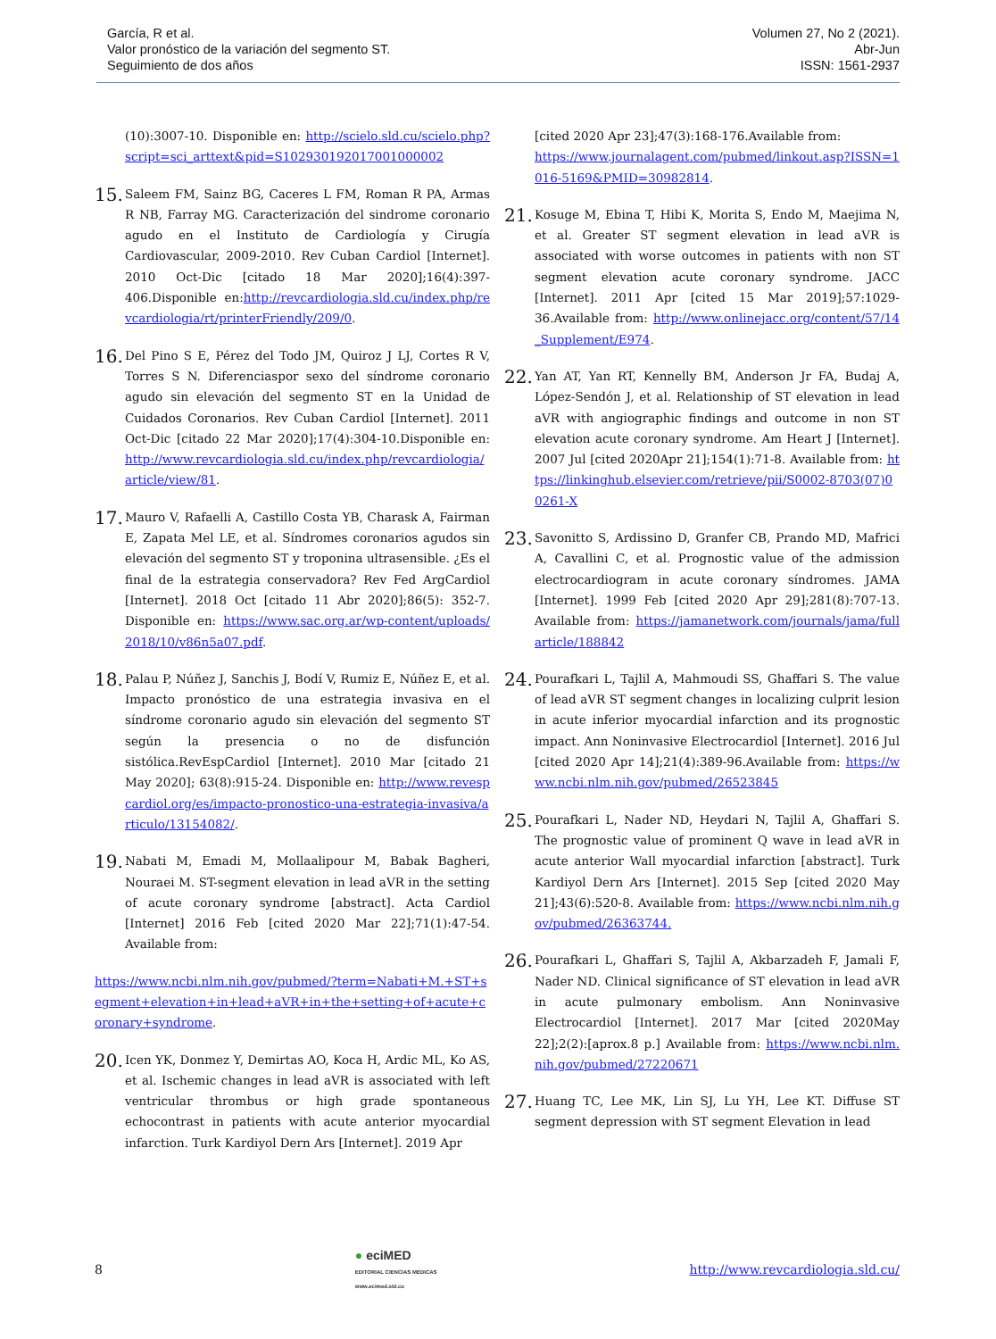García, R et al.
Valor pronóstico de la variación del segmento ST.
Seguimiento de dos años
Volumen 27, No 2 (2021).
Abr-Jun
ISSN: 1561-2937
(10):3007-10. Disponible en: http://scielo.sld.cu/scielo.php?script=sci_arttext&pid=S102930192017001000002
15.
Saleem FM, Sainz BG, Caceres L FM, Roman R PA, Armas R NB, Farray MG. Caracterización del sindrome coronario agudo en el Instituto de Cardiología y Cirugía Cardiovascular, 2009-2010. Rev Cuban Cardiol [Internet]. 2010 Oct-Dic [citado 18 Mar 2020];16(4):397-406.Disponible en:http://revcardiologia.sld.cu/index.php/revcardiologia/rt/printerFriendly/209/0.
16.
Del Pino S E, Pérez del Todo JM, Quiroz J LJ, Cortes R V, Torres S N. Diferenciaspor sexo del síndrome coronario agudo sin elevación del segmento ST en la Unidad de Cuidados Coronarios. Rev Cuban Cardiol [Internet]. 2011 Oct-Dic [citado 22 Mar 2020];17(4):304-10.Disponible en: http://www.revcardiologia.sld.cu/index.php/revcardiologia/article/view/81.
17.
Mauro V, Rafaelli A, Castillo Costa YB, Charask A, Fairman E, Zapata Mel LE, et al. Síndromes coronarios agudos sin elevación del segmento ST y troponina ultrasensible. ¿Es el final de la estrategia conservadora? Rev Fed ArgCardiol [Internet]. 2018 Oct [citado 11 Abr 2020];86(5): 352-7. Disponible en: https://www.sac.org.ar/wp-content/uploads/2018/10/v86n5a07.pdf.
18.
Palau P, Núñez J, Sanchis J, Bodí V, Rumiz E, Núñez E, et al. Impacto pronóstico de una estrategia invasiva en el síndrome coronario agudo sin elevación del segmento ST según la presencia o no de disfunción sistólica.RevEspCardiol [Internet]. 2010 Mar [citado 21 May 2020]; 63(8):915-24. Disponible en: http://www.revespcardiol.org/es/impacto-pronostico-una-estrategia-invasiva/articulo/13154082/.
19.
Nabati M, Emadi M, Mollaalipour M, Babak Bagheri, Nouraei M. ST-segment elevation in lead aVR in the setting of acute coronary syndrome [abstract]. Acta Cardiol [Internet] 2016 Feb [cited 2020 Mar 22];71(1):47-54. Available from:
https://www.ncbi.nlm.nih.gov/pubmed/?term=Nabati+M.+ST+segment+elevation+in+lead+aVR+in+the+setting+of+acute+coronary+syndrome.
20.
Icen YK, Donmez Y, Demirtas AO, Koca H, Ardic ML, Ko AS, et al. Ischemic changes in lead aVR is associated with left ventricular thrombus or high grade spontaneous echocontrast in patients with acute anterior myocardial infarction. Turk Kardiyol Dern Ars [Internet]. 2019 Apr
[cited 2020 Apr 23];47(3):168-176.Available from:
https://www.journalagent.com/pubmed/linkout.asp?ISSN=1016-5169&PMID=30982814.
21.
Kosuge M, Ebina T, Hibi K, Morita S, Endo M, Maejima N, et al. Greater ST segment elevation in lead aVR is associated with worse outcomes in patients with non ST segment elevation acute coronary syndrome. JACC [Internet]. 2011 Apr [cited 15 Mar 2019];57:1029-36.Available from: http://www.onlinejacc.org/content/57/14_Supplement/E974.
22.
Yan AT, Yan RT, Kennelly BM, Anderson Jr FA, Budaj A, López-Sendón J, et al. Relationship of ST elevation in lead aVR with angiographic findings and outcome in non ST elevation acute coronary syndrome. Am Heart J [Internet]. 2007 Jul [cited 2020Apr 21];154(1):71-8. Available from: https://linkinghub.elsevier.com/retrieve/pii/S0002-8703(07)00261-X
23.
Savonitto S, Ardissino D, Granfer CB, Prando MD, Mafrici A, Cavallini C, et al. Prognostic value of the admission electrocardiogram in acute coronary síndromes. JAMA [Internet]. 1999 Feb [cited 2020 Apr 29];281(8):707-13. Available from: https://jamanetwork.com/journals/jama/fullarticle/188842
24.
Pourafkari L, Tajlil A, Mahmoudi SS, Ghaffari S. The value of lead aVR ST segment changes in localizing culprit lesion in acute inferior myocardial infarction and its prognostic impact. Ann Noninvasive Electrocardiol [Internet]. 2016 Jul [cited 2020 Apr 14];21(4):389-96.Available from: https://www.ncbi.nlm.nih.gov/pubmed/26523845
25.
Pourafkari L, Nader ND, Heydari N, Tajlil A, Ghaffari S. The prognostic value of prominent Q wave in lead aVR in acute anterior Wall myocardial infarction [abstract]. Turk Kardiyol Dern Ars [Internet]. 2015 Sep [cited 2020 May 21];43(6):520-8. Available from: https://www.ncbi.nlm.nih.gov/pubmed/26363744.
26.
Pourafkari L, Ghaffari S, Tajlil A, Akbarzadeh F, Jamali F, Nader ND. Clinical significance of ST elevation in lead aVR in acute pulmonary embolism. Ann Noninvasive Electrocardiol [Internet]. 2017 Mar [cited 2020May 22];2(2):[aprox.8 p.] Available from: https://www.ncbi.nlm.nih.gov/pubmed/27220671
27.
Huang TC, Lee MK, Lin SJ, Lu YH, Lee KT. Diffuse ST segment depression with ST segment Elevation in lead
8
● eciMED
EDITORIAL CIENCIAS MÉDICAS
www.ecimed.sld.cu
http://www.revcardiologia.sld.cu/